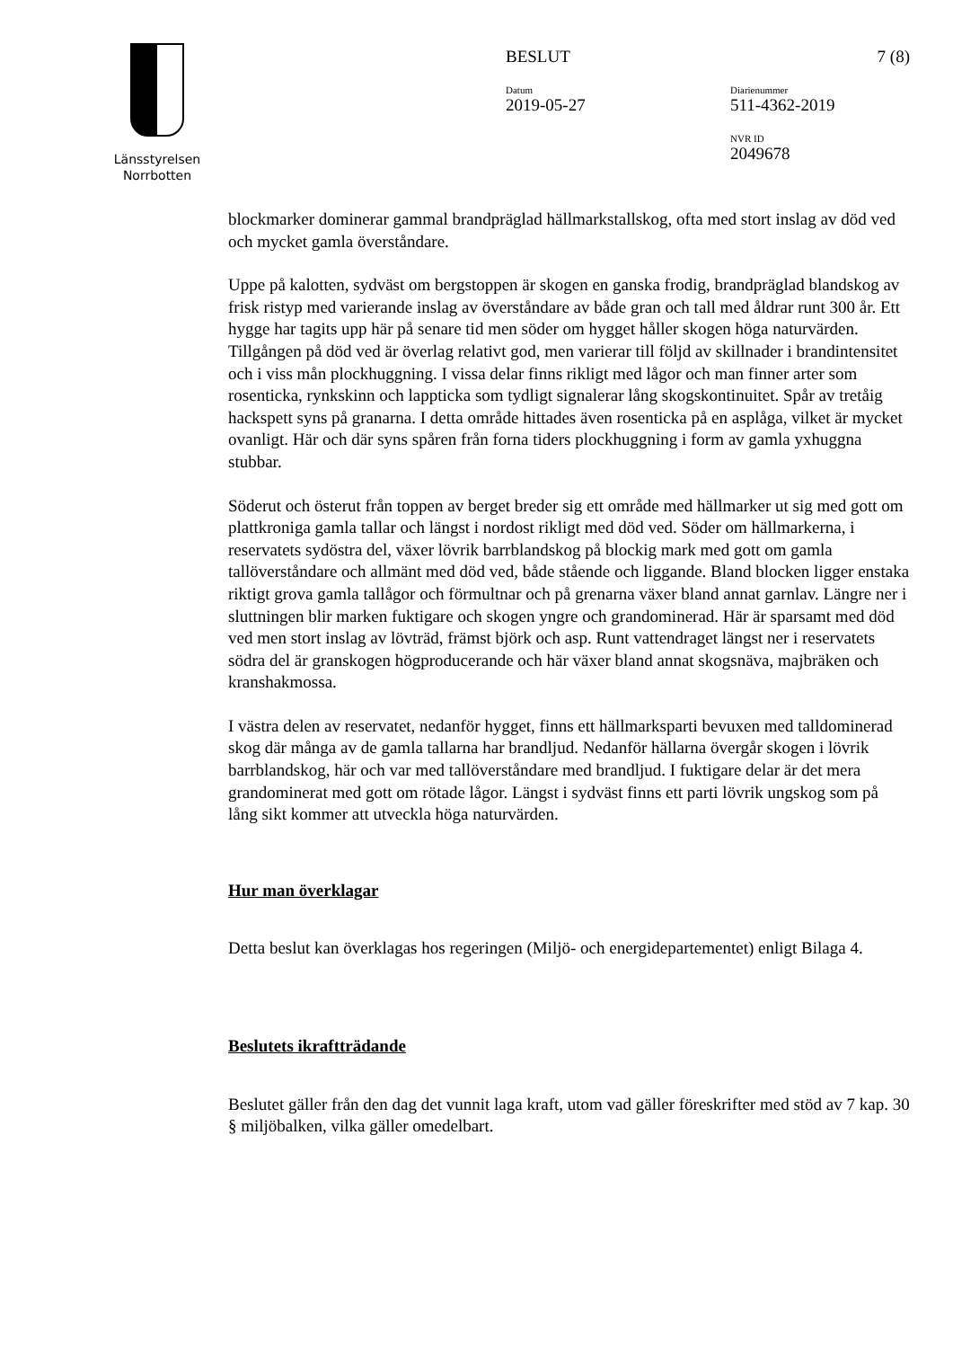Länsstyrelsen
Norrbotten
BESLUT 7 (8)
Datum
2019-05-27
Diarienummer
511-4362-2019
NVR ID
2049678
blockmarker dominerar gammal brandpräglad hällmarkstallskog, ofta med stort inslag av död ved och mycket gamla överståndare.
Uppe på kalotten, sydväst om bergstoppen är skogen en ganska frodig, brandpräglad blandskog av frisk ristyp med varierande inslag av överståndare av både gran och tall med åldrar runt 300 år. Ett hygge har tagits upp här på senare tid men söder om hygget håller skogen höga naturvärden. Tillgången på död ved är överlag relativt god, men varierar till följd av skillnader i brandintensitet och i viss mån plockhuggning. I vissa delar finns rikligt med lågor och man finner arter som rosenticka, rynkskinn och lappticka som tydligt signalerar lång skogskontinuitet. Spår av tretåig hackspett syns på granarna. I detta område hittades även rosenticka på en asplåga, vilket är mycket ovanligt. Här och där syns spåren från forna tiders plockhuggning i form av gamla yxhuggna stubbar.
Söderut och österut från toppen av berget breder sig ett område med hällmarker ut sig med gott om plattkroniga gamla tallar och längst i nordost rikligt med död ved. Söder om hällmarkerna, i reservatets sydöstra del, växer lövrik barrblandskog på blockig mark med gott om gamla tallöverståndare och allmänt med död ved, både stående och liggande. Bland blocken ligger enstaka riktigt grova gamla tallågor och förmultnar och på grenarna växer bland annat garnlav. Längre ner i sluttningen blir marken fuktigare och skogen yngre och grandominerad. Här är sparsamt med död ved men stort inslag av lövträd, främst björk och asp. Runt vattendraget längst ner i reservatets södra del är granskogen högproducerande och här växer bland annat skogsnäva, majbräken och kranshakmossa.
I västra delen av reservatet, nedanför hygget, finns ett hällmarksparti bevuxen med talldominerad skog där många av de gamla tallarna har brandljud. Nedanför hällarna övergår skogen i lövrik barrblandskog, här och var med tallöverståndare med brandljud. I fuktigare delar är det mera grandominerat med gott om rötade lågor. Längst i sydväst finns ett parti lövrik ungskog som på lång sikt kommer att utveckla höga naturvärden.
Hur man överklagar
Detta beslut kan överklagas hos regeringen (Miljö- och energidepartementet) enligt Bilaga 4.
Beslutets ikraftträdande
Beslutet gäller från den dag det vunnit laga kraft, utom vad gäller föreskrifter med stöd av 7 kap. 30 § miljöbalken, vilka gäller omedelbart.